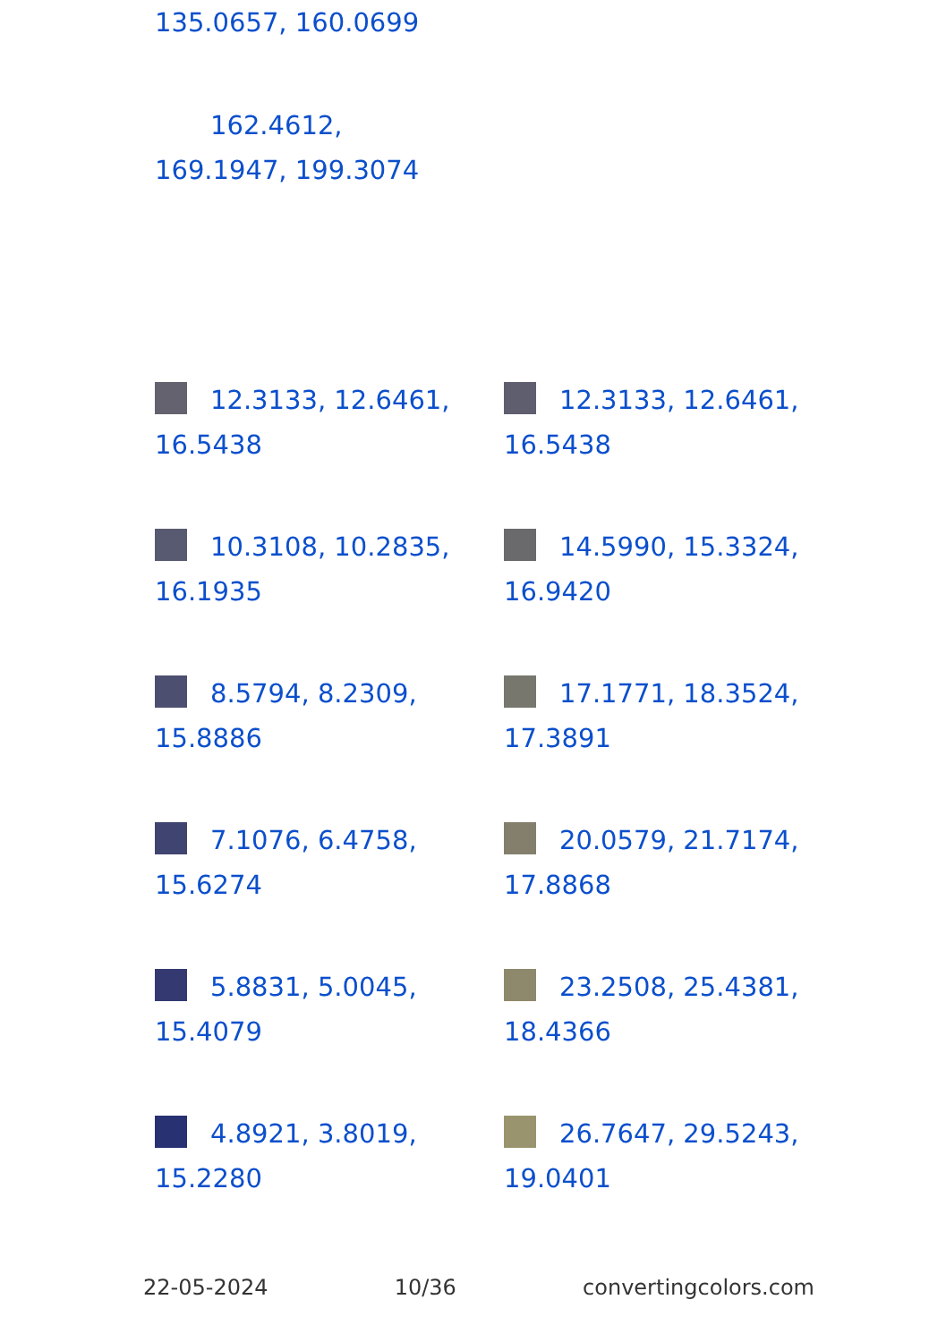135.0657, 160.0699
162.4612,
169.1947, 199.3074
12.3133, 12.6461, 16.5438
12.3133, 12.6461, 16.5438
10.3108, 10.2835, 16.1935
14.5990, 15.3324, 16.9420
8.5794, 8.2309, 15.8886
17.1771, 18.3524, 17.3891
7.1076, 6.4758, 15.6274
20.0579, 21.7174, 17.8868
5.8831, 5.0045, 15.4079
23.2508, 25.4381, 18.4366
4.8921, 3.8019, 15.2280
26.7647, 29.5243, 19.0401
22-05-2024 10/36 convertingcolors.com